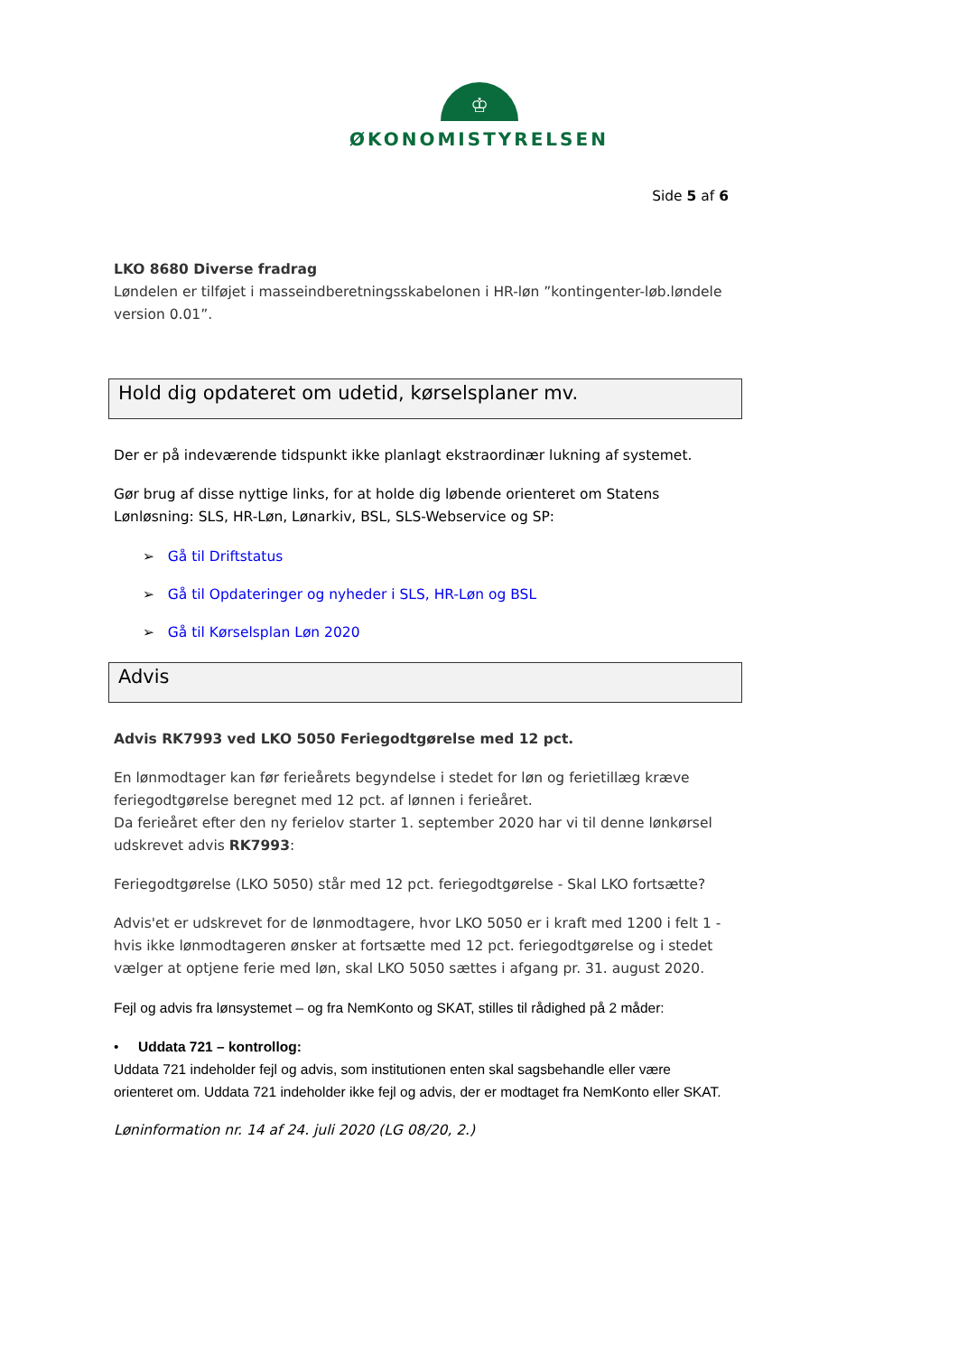♔
ØKONOMISTYRELSEN
Side 5 af 6
LKO 8680 Diverse fradrag
Løndelen er tilføjet i masseindberetningsskabelonen i HR-løn ”kontingenter-løb.løndele version 0.01”.
Hold dig opdateret om udetid, kørselsplaner mv.
Der er på indeværende tidspunkt ikke planlagt ekstraordinær lukning af systemet.
Gør brug af disse nyttige links, for at holde dig løbende orienteret om Statens Lønløsning: SLS, HR-Løn, Lønarkiv, BSL, SLS-Webservice og SP:
➢ Gå til Driftstatus
➢ Gå til Opdateringer og nyheder i SLS, HR-Løn og BSL
➢ Gå til Kørselsplan Løn 2020
Advis
Advis RK7993 ved LKO 5050 Feriegodtgørelse med 12 pct.
En lønmodtager kan før ferieårets begyndelse i stedet for løn og ferietillæg kræve feriegodtgørelse beregnet med 12 pct. af lønnen i ferieåret.
Da ferieåret efter den ny ferielov starter 1. september 2020 har vi til denne lønkørsel udskrevet advis RK7993:
Feriegodtgørelse (LKO 5050) står med 12 pct. feriegodtgørelse - Skal LKO fortsætte?
Advis'et er udskrevet for de lønmodtagere, hvor LKO 5050 er i kraft med 1200 i felt 1 - hvis ikke lønmodtageren ønsker at fortsætte med 12 pct. feriegodtgørelse og i stedet vælger at optjene ferie med løn, skal LKO 5050 sættes i afgang pr. 31. august 2020.
Fejl og advis fra lønsystemet – og fra NemKonto og SKAT, stilles til rådighed på 2 måder:
• Uddata 721 – kontrollog:
Uddata 721 indeholder fejl og advis, som institutionen enten skal sagsbehandle eller være orienteret om. Uddata 721 indeholder ikke fejl og advis, der er modtaget fra NemKonto eller SKAT.
Løninformation nr. 14 af 24. juli 2020 (LG 08/20, 2.)